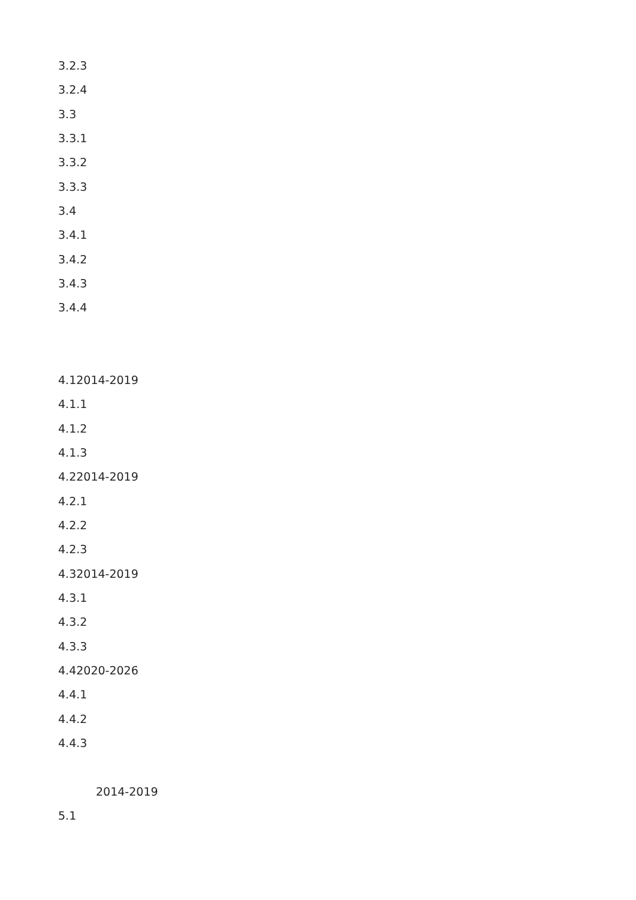3.2.3
3.2.4
3.3
3.3.1
3.3.2
3.3.3
3.4
3.4.1
3.4.2
3.4.3
3.4.4
4.12014-2019
4.1.1
4.1.2
4.1.3
4.22014-2019
4.2.1
4.2.2
4.2.3
4.32014-2019
4.3.1
4.3.2
4.3.3
4.42020-2026
4.4.1
4.4.2
4.4.3
2014-2019
5.1